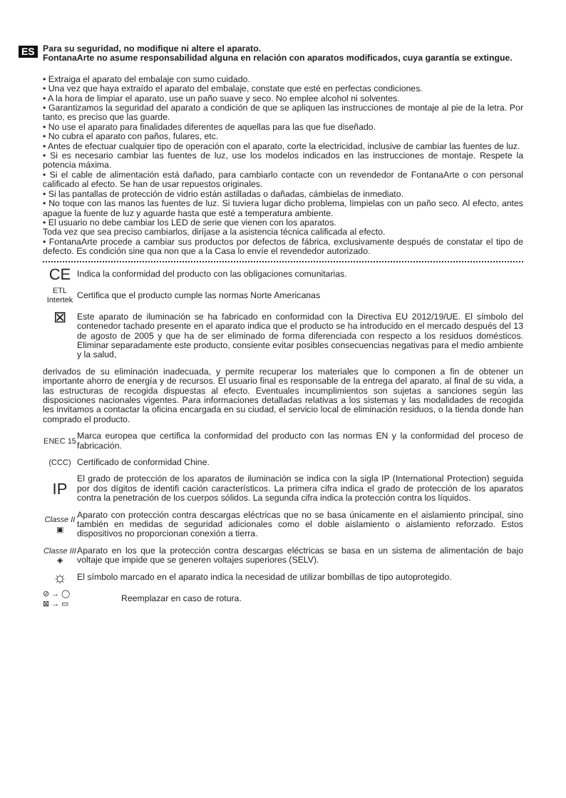ES
Para su seguridad, no modifique ni altere el aparato.
FontanaArte no asume responsabilidad alguna en relación con aparatos modificados, cuya garantía se extingue.
• Extraiga el aparato del embalaje con sumo cuidado.
• Una vez que haya extraído el aparato del embalaje, constate que esté en perfectas condiciones.
• A la hora de limpiar el aparato, use un paño suave y seco. No emplee alcohol ni solventes.
• Garantizamos la seguridad del aparato a condición de que se apliquen las instrucciones de montaje al pie de la letra. Por tanto, es preciso que las guarde.
• No use el aparato para finalidades diferentes de aquellas para las que fue diseñado.
• No cubra el aparato con paños, fulares, etc.
• Antes de efectuar cualquier tipo de operación con el aparato, corte la electricidad, inclusive de cambiar las fuentes de luz.
• Si es necesario cambiar las fuentes de luz, use los modelos indicados en las instrucciones de montaje. Respete la potencia máxima.
• Si el cable de alimentación está dañado, para cambiarlo contacte con un revendedor de FontanaArte o con personal calificado al efecto. Se han de usar repuestos originales.
• Si las pantallas de protección de vidrio están astilladas o dañadas, cámbielas de inmediato.
• No toque con las manos las fuentes de luz. Si tuviera lugar dicho problema, límpielas con un paño seco. Al efecto, antes apague la fuente de luz y aguarde hasta que esté a temperatura ambiente.
• El usuario no debe cambiar los LED de serie que vienen con los aparatos.
Toda vez que sea preciso cambiarlos, diríjase a la asistencia técnica calificada al efecto.
• FontanaArte procede a cambiar sus productos por defectos de fábrica, exclusivamente después de constatar el tipo de defecto. Es condición sine qua non que a la Casa lo envíe el revendedor autorizado.
CE
Indica la conformidad del producto con las obligaciones comunitarias.
ETL
Intertek
Certifica que el producto cumple las normas Norte Americanas
⊠
Este aparato de iluminación se ha fabricado en conformidad con la Directiva EU 2012/19/UE. El símbolo del contenedor tachado presente en el aparato indica que el producto se ha introducido en el mercado después del 13 de agosto de 2005 y que ha de ser eliminado de forma diferenciada con respecto a los residuos domésticos. Eliminar separadamente este producto, consiente evitar posibles consecuencias negativas para el medio ambiente y la salud,
derivados de su eliminación inadecuada, y permite recuperar los materiales que lo componen a fin de obtener un importante ahorro de energía y de recursos. El usuario final es responsable de la entrega del aparato, al final de su vida, a las estructuras de recogida dispuestas al efecto. Eventuales incumplimientos son sujetas a sanciones según las disposiciones nacionales vigentes. Para informaciones detalladas relativas a los sistemas y las modalidades de recogida les invitamos a contactar la oficina encargada en su ciudad, el servicio local de eliminación residuos, o la tienda donde han comprado el producto.
ENEC 15
Marca europea que certifica la conformidad del producto con las normas EN y la conformidad del proceso de fabricación.
(CCC)
Certificado de conformidad Chine.
IP
El grado de protección de los aparatos de iluminación se indica con la sigla IP (International Protection) seguida por dos dígitos de identifi cación característicos. La primera cifra indica el grado de protección de los aparatos contra la penetración de los cuerpos sólidos. La segunda cifra indica la protección contra los líquidos.
Classe II
▣
Aparato con protección contra descargas eléctricas que no se basa únicamente en el aislamiento principal, sino también en medidas de seguridad adicionales como el doble aislamiento o aislamiento reforzado. Estos dispositivos no proporcionan conexión a tierra.
Classe III
◈
Aparato en los que la protección contra descargas eléctricas se basa en un sistema de alimentación de bajo voltaje que impide que se generen voltajes superiores (SELV).
☼
El símbolo marcado en el aparato indica la necesidad de utilizar bombillas de tipo autoprotegido.
⊘ → ◯
⊠ → ▭
Reemplazar en caso de rotura.